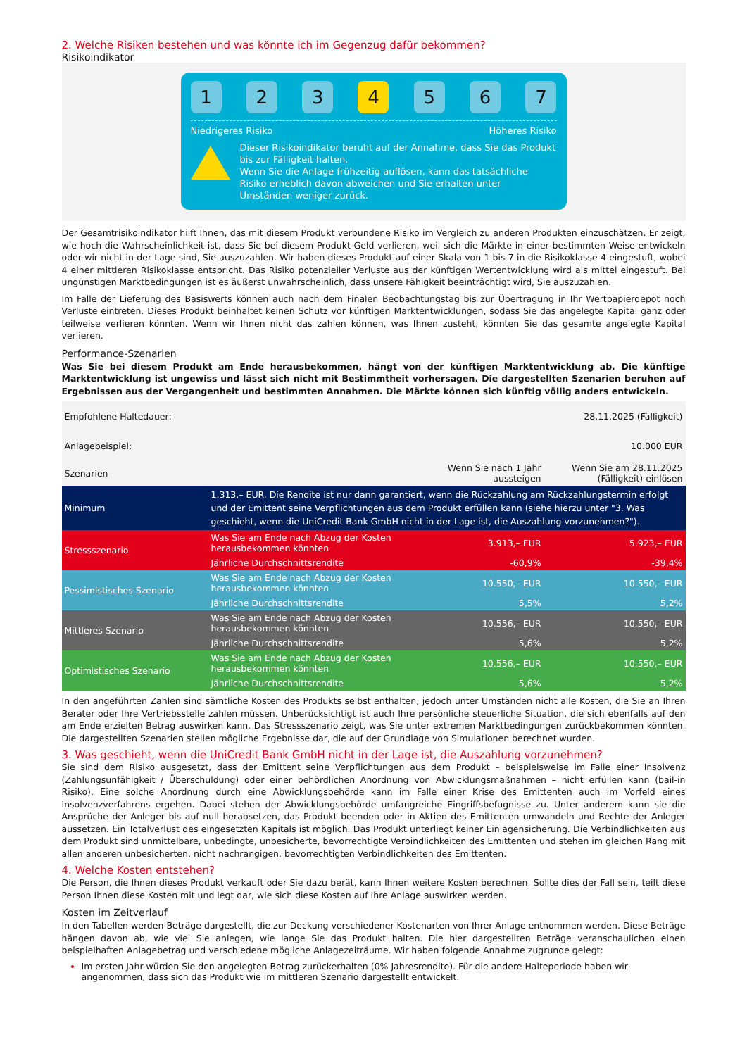2. Welche Risiken bestehen und was könnte ich im Gegenzug dafür bekommen?
Risikoindikator
1 2 3 4 5 6 7
Niedrigeres Risiko Höheres Risiko
Dieser Risikoindikator beruht auf der Annahme, dass Sie das Produkt bis zur Fälligkeit halten.
Wenn Sie die Anlage frühzeitig auflösen, kann das tatsächliche Risiko erheblich davon abweichen und Sie erhalten unter Umständen weniger zurück.
Der Gesamtrisikoindikator hilft Ihnen, das mit diesem Produkt verbundene Risiko im Vergleich zu anderen Produkten einzuschätzen. Er zeigt, wie hoch die Wahrscheinlichkeit ist, dass Sie bei diesem Produkt Geld verlieren, weil sich die Märkte in einer bestimmten Weise entwickeln oder wir nicht in der Lage sind, Sie auszuzahlen. Wir haben dieses Produkt auf einer Skala von 1 bis 7 in die Risikoklasse 4 eingestuft, wobei 4 einer mittleren Risikoklasse entspricht. Das Risiko potenzieller Verluste aus der künftigen Wertentwicklung wird als mittel eingestuft. Bei ungünstigen Marktbedingungen ist es äußerst unwahrscheinlich, dass unsere Fähigkeit beeinträchtigt wird, Sie auszuzahlen.
Im Falle der Lieferung des Basiswerts können auch nach dem Finalen Beobachtungstag bis zur Übertragung in Ihr Wertpapierdepot noch Verluste eintreten. Dieses Produkt beinhaltet keinen Schutz vor künftigen Marktentwicklungen, sodass Sie das angelegte Kapital ganz oder teilweise verlieren könnten. Wenn wir Ihnen nicht das zahlen können, was Ihnen zusteht, könnten Sie das gesamte angelegte Kapital verlieren.
Performance-Szenarien
Was Sie bei diesem Produkt am Ende herausbekommen, hängt von der künftigen Marktentwicklung ab. Die künftige Marktentwicklung ist ungewiss und lässt sich nicht mit Bestimmtheit vorhersagen. Die dargestellten Szenarien beruhen auf Ergebnissen aus der Vergangenheit und bestimmten Annahmen. Die Märkte können sich künftig völlig anders entwickeln.
| Empfohlene Haltedauer: | | | 28.11.2025 (Fälligkeit) |
| Anlagebeispiel: | | | 10.000 EUR |
| Szenarien | | Wenn Sie nach 1 Jahr aussteigen | Wenn Sie am 28.11.2025 (Fälligkeit) einlösen |
| Minimum | 1.313,– EUR. Die Rendite ist nur dann garantiert, wenn die Rückzahlung am Rückzahlungstermin erfolgt und der Emittent seine Verpflichtungen aus dem Produkt erfüllen kann (siehe hierzu unter "3. Was geschieht, wenn die UniCredit Bank GmbH nicht in der Lage ist, die Auszahlung vorzunehmen?"). | | |
| Stressszenario | Was Sie am Ende nach Abzug der Kosten herausbekommen könnten | 3.913,– EUR | 5.923,– EUR |
| | Jährliche Durchschnittsrendite | -60,9% | -39,4% |
| Pessimistisches Szenario | Was Sie am Ende nach Abzug der Kosten herausbekommen könnten | 10.550,– EUR | 10.550,– EUR |
| | Jährliche Durchschnittsrendite | 5,5% | 5,2% |
| Mittleres Szenario | Was Sie am Ende nach Abzug der Kosten herausbekommen könnten | 10.556,– EUR | 10.550,– EUR |
| | Jährliche Durchschnittsrendite | 5,6% | 5,2% |
| Optimistisches Szenario | Was Sie am Ende nach Abzug der Kosten herausbekommen könnten | 10.556,– EUR | 10.550,– EUR |
| | Jährliche Durchschnittsrendite | 5,6% | 5,2% |
In den angeführten Zahlen sind sämtliche Kosten des Produkts selbst enthalten, jedoch unter Umständen nicht alle Kosten, die Sie an Ihren Berater oder Ihre Vertriebsstelle zahlen müssen. Unberücksichtigt ist auch Ihre persönliche steuerliche Situation, die sich ebenfalls auf den am Ende erzielten Betrag auswirken kann. Das Stressszenario zeigt, was Sie unter extremen Marktbedingungen zurückbekommen könnten. Die dargestellten Szenarien stellen mögliche Ergebnisse dar, die auf der Grundlage von Simulationen berechnet wurden.
3. Was geschieht, wenn die UniCredit Bank GmbH nicht in der Lage ist, die Auszahlung vorzunehmen?
Sie sind dem Risiko ausgesetzt, dass der Emittent seine Verpflichtungen aus dem Produkt – beispielsweise im Falle einer Insolvenz (Zahlungsunfähigkeit / Überschuldung) oder einer behördlichen Anordnung von Abwicklungsmaßnahmen – nicht erfüllen kann (bail-in Risiko). Eine solche Anordnung durch eine Abwicklungsbehörde kann im Falle einer Krise des Emittenten auch im Vorfeld eines Insolvenzverfahrens ergehen. Dabei stehen der Abwicklungsbehörde umfangreiche Eingriffsbefugnisse zu. Unter anderem kann sie die Ansprüche der Anleger bis auf null herabsetzen, das Produkt beenden oder in Aktien des Emittenten umwandeln und Rechte der Anleger aussetzen. Ein Totalverlust des eingesetzten Kapitals ist möglich. Das Produkt unterliegt keiner Einlagensicherung. Die Verbindlichkeiten aus dem Produkt sind unmittelbare, unbedingte, unbesicherte, bevorrechtigte Verbindlichkeiten des Emittenten und stehen im gleichen Rang mit allen anderen unbesicherten, nicht nachrangigen, bevorrechtigten Verbindlichkeiten des Emittenten.
4. Welche Kosten entstehen?
Die Person, die Ihnen dieses Produkt verkauft oder Sie dazu berät, kann Ihnen weitere Kosten berechnen. Sollte dies der Fall sein, teilt diese Person Ihnen diese Kosten mit und legt dar, wie sich diese Kosten auf Ihre Anlage auswirken werden.
Kosten im Zeitverlauf
In den Tabellen werden Beträge dargestellt, die zur Deckung verschiedener Kostenarten von Ihrer Anlage entnommen werden. Diese Beträge hängen davon ab, wie viel Sie anlegen, wie lange Sie das Produkt halten. Die hier dargestellten Beträge veranschaulichen einen beispielhaften Anlagebetrag und verschiedene mögliche Anlagezeiträume. Wir haben folgende Annahme zugrunde gelegt:
Im ersten Jahr würden Sie den angelegten Betrag zurückerhalten (0% Jahresrendite). Für die andere Halteperiode haben wir angenommen, dass sich das Produkt wie im mittleren Szenario dargestellt entwickelt.